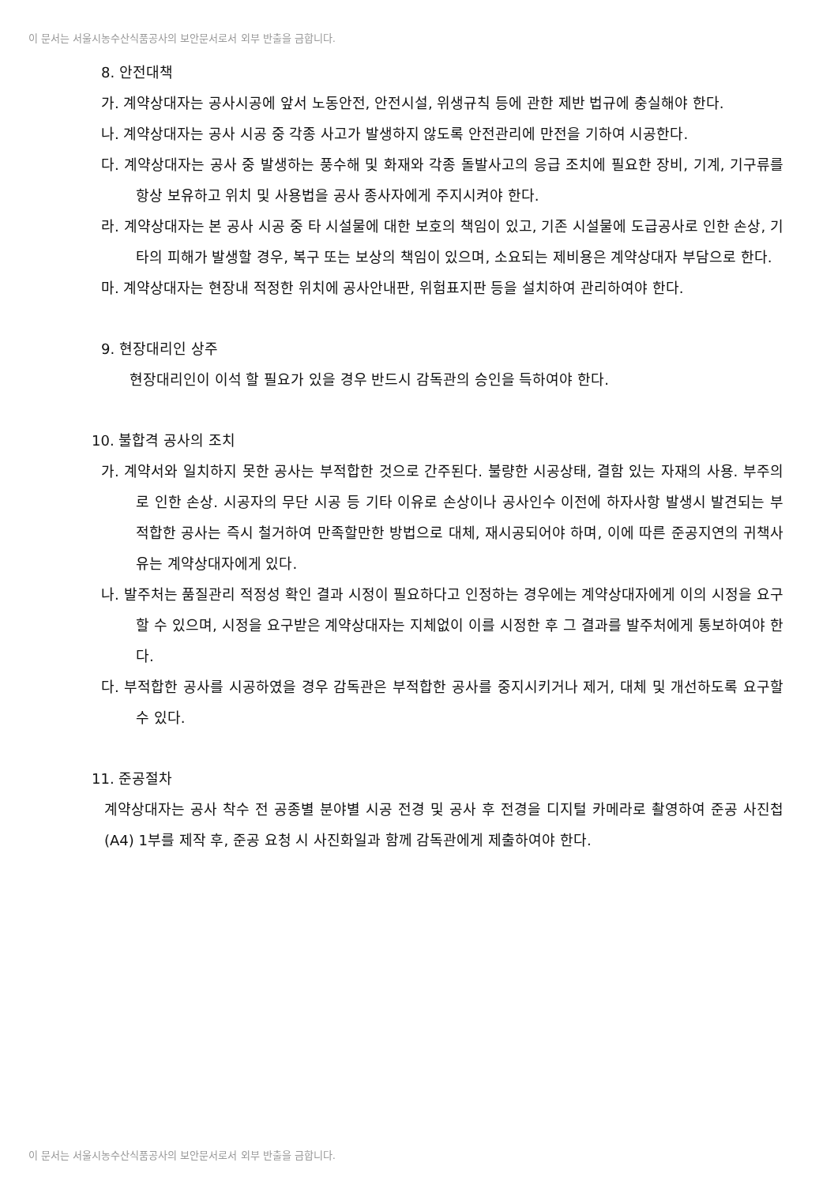이 문서는 서울시농수산식품공사의 보안문서로서 외부 반출을 금합니다.
8. 안전대책
가. 계약상대자는 공사시공에 앞서 노동안전, 안전시설, 위생규칙 등에 관한 제반 법규에 충실해야 한다.
나. 계약상대자는 공사 시공 중 각종 사고가 발생하지 않도록 안전관리에 만전을 기하여 시공한다.
다. 계약상대자는 공사 중 발생하는 풍수해 및 화재와 각종 돌발사고의 응급 조치에 필요한 장비, 기계, 기구류를 항상 보유하고 위치 및 사용법을 공사 종사자에게 주지시켜야 한다.
라. 계약상대자는 본 공사 시공 중 타 시설물에 대한 보호의 책임이 있고, 기존 시설물에 도급공사로 인한 손상, 기타의 피해가 발생할 경우, 복구 또는 보상의 책임이 있으며, 소요되는 제비용은 계약상대자 부담으로 한다.
마. 계약상대자는 현장내 적정한 위치에 공사안내판, 위험표지판 등을 설치하여 관리하여야 한다.
9. 현장대리인 상주
현장대리인이 이석 할 필요가 있을 경우 반드시 감독관의 승인을 득하여야 한다.
10. 불합격 공사의 조치
가. 계약서와 일치하지 못한 공사는 부적합한 것으로 간주된다. 불량한 시공상태, 결함 있는 자재의 사용. 부주의로 인한 손상. 시공자의 무단 시공 등 기타 이유로 손상이나 공사인수 이전에 하자사항 발생시 발견되는 부적합한 공사는 즉시 철거하여 만족할만한 방법으로 대체, 재시공되어야 하며, 이에 따른 준공지연의 귀책사유는 계약상대자에게 있다.
나. 발주처는 품질관리 적정성 확인 결과 시정이 필요하다고 인정하는 경우에는 계약상대자에게 이의 시정을 요구할 수 있으며, 시정을 요구받은 계약상대자는 지체없이 이를 시정한 후 그 결과를 발주처에게 통보하여야 한다.
다. 부적합한 공사를 시공하였을 경우 감독관은 부적합한 공사를 중지시키거나 제거, 대체 및 개선하도록 요구할 수 있다.
11. 준공절차
계약상대자는 공사 착수 전 공종별 분야별 시공 전경 및 공사 후 전경을 디지털 카메라로 촬영하여 준공 사진첩(A4) 1부를 제작 후, 준공 요청 시 사진화일과 함께 감독관에게 제출하여야 한다.
이 문서는 서울시농수산식품공사의 보안문서로서 외부 반출을 금합니다.